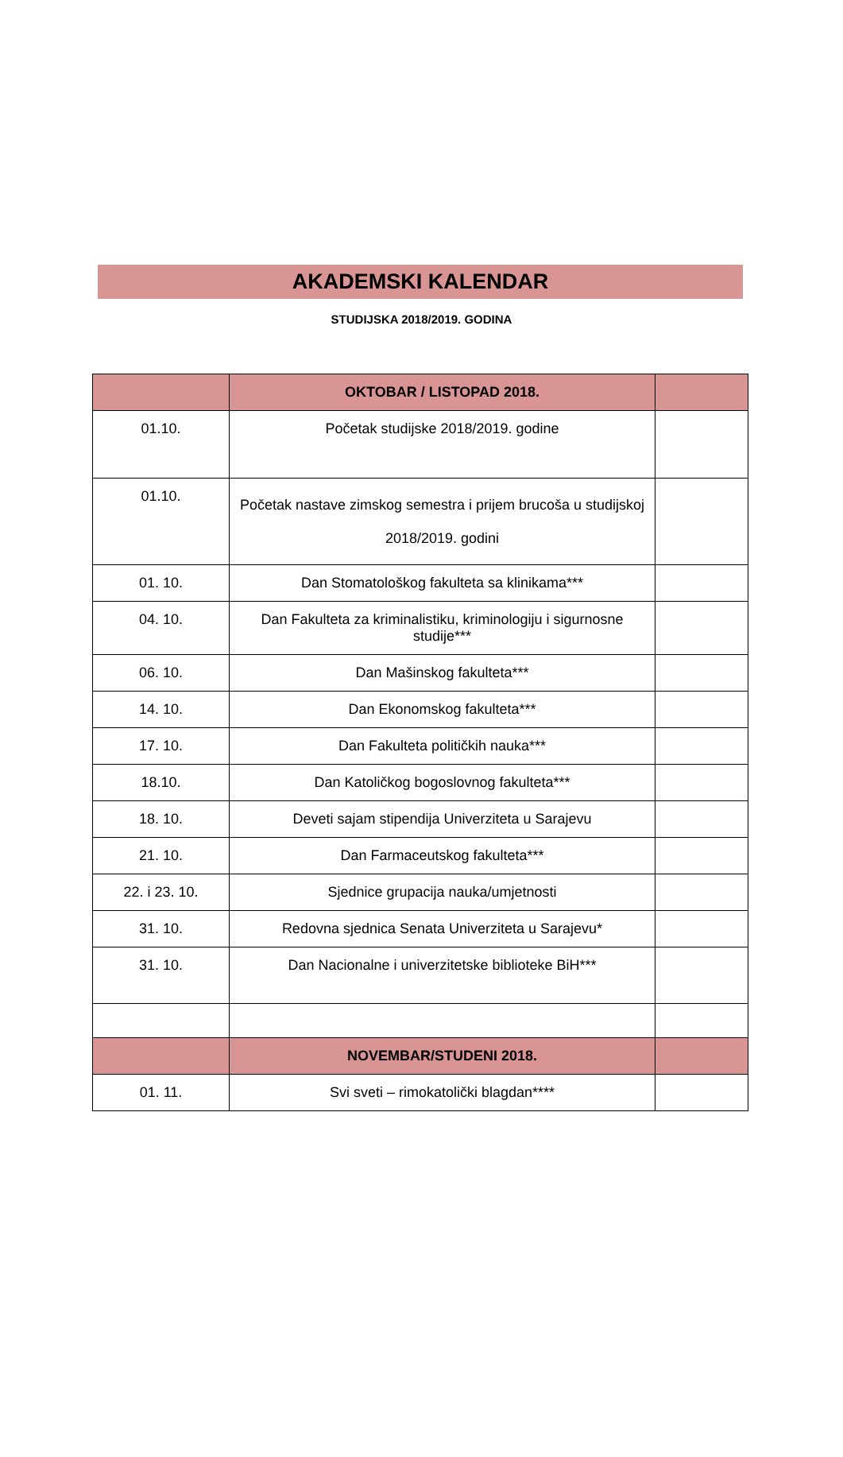AKADEMSKI KALENDAR
STUDIJSKA 2018/2019. GODINA
| | OKTOBAR / LISTOPAD 2018. | |
| 01.10. | Početak studijske 2018/2019. godine | |
| 01.10. | Početak nastave zimskog semestra i prijem brucoša u studijskoj 2018/2019. godini | |
| 01. 10. | Dan Stomatološkog fakulteta sa klinikama*** | |
| 04. 10. | Dan Fakulteta za kriminalistiku, kriminologiju i sigurnosne studije*** | |
| 06. 10. | Dan Mašinskog fakulteta*** | |
| 14. 10. | Dan Ekonomskog fakulteta*** | |
| 17. 10. | Dan Fakulteta političkih nauka*** | |
| 18.10. | Dan Katoličkog bogoslovnog fakulteta*** | |
| 18. 10. | Deveti sajam stipendija Univerziteta u Sarajevu | |
| 21. 10. | Dan Farmaceutskog fakulteta*** | |
| 22. i 23. 10. | Sjednice grupacija nauka/umjetnosti | |
| 31. 10. | Redovna sjednica Senata Univerziteta u Sarajevu* | |
| 31. 10. | Dan Nacionalne i univerzitetske biblioteke BiH*** | |
| | NOVEMBAR/STUDENI 2018. | |
| 01. 11. | Svi sveti – rimokatolički blagdan**** | |